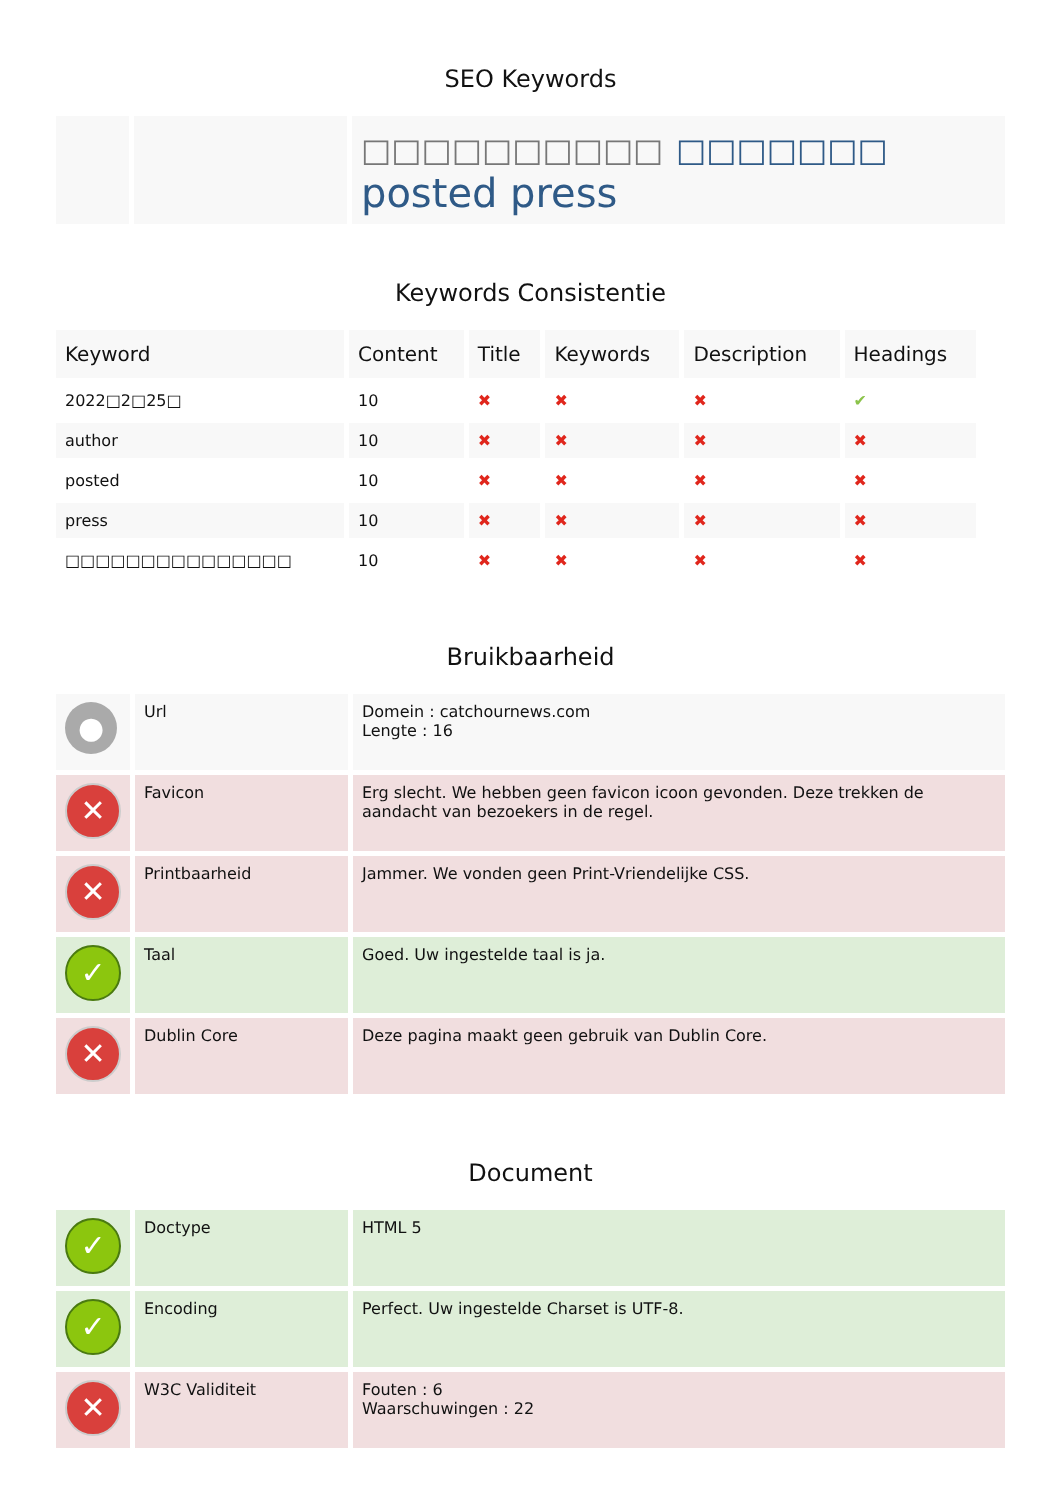SEO Keywords
| | | □□□□□□□□□□ □□□□□□□ posted press |
Keywords Consistentie
| Keyword | Content | Title | Keywords | Description | Headings |
| --- | --- | --- | --- | --- | --- |
| 2022□2□25□ | 10 | ✖ | ✖ | ✖ | ✔ |
| author | 10 | ✖ | ✖ | ✖ | ✖ |
| posted | 10 | ✖ | ✖ | ✖ | ✖ |
| press | 10 | ✖ | ✖ | ✖ | ✖ |
| □□□□□□□□□□□□□□□ | 10 | ✖ | ✖ | ✖ | ✖ |
Bruikbaarheid
| ● | Url | Domein : catchournews.com Lengte : 16 |
| ✕ | Favicon | Erg slecht. We hebben geen favicon icoon gevonden. Deze trekken de aandacht van bezoekers in de regel. |
| ✕ | Printbaarheid | Jammer. We vonden geen Print-Vriendelijke CSS. |
| ✓ | Taal | Goed. Uw ingestelde taal is ja. |
| ✕ | Dublin Core | Deze pagina maakt geen gebruik van Dublin Core. |
Document
| ✓ | Doctype | HTML 5 |
| ✓ | Encoding | Perfect. Uw ingestelde Charset is UTF-8. |
| ✕ | W3C Validiteit | Fouten : 6 Waarschuwingen : 22 |